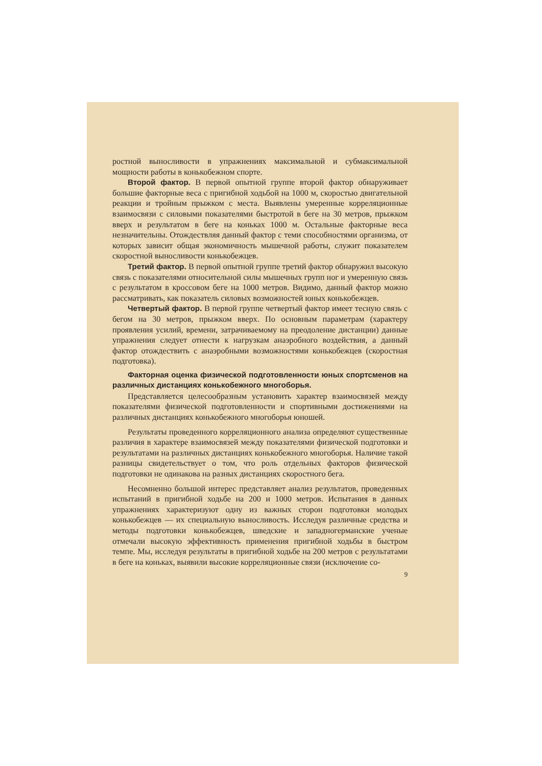ростной выносливости в упражнениях максимальной и субмаксимальной мощности работы в конькобежном спорте.
Второй фактор. В первой опытной группе второй фактор обнаруживает большие факторные веса с пригибной ходьбой на 1000 м, скоростью двигательной реакции и тройным прыжком с места. Выявлены умеренные корреляционные взаимосвязи с силовыми показателями быстротой в беге на 30 метров, прыжком вверх и результатом в беге на коньках 1000 м. Остальные факторные веса незначительны. Отождествляя данный фактор с теми способностями организма, от которых зависит общая экономичность мышечной работы, служит показателем скоростной выносливости конькобежцев.
Третий фактор. В первой опытной группе третий фактор обнаружил высокую связь с показателями относительной силы мышечных групп ног и умеренную связь с результатом в кроссовом беге на 1000 метров. Видимо, данный фактор можно рассматривать, как показатель силовых возможностей юных конькобежцев.
Четвертый фактор. В первой группе четвертый фактор имеет тесную связь с бегом на 30 метров, прыжком вверх. По основным параметрам (характеру проявления усилий, времени, затрачиваемому на преодоление дистанции) данные упражнения следует отнести к нагрузкам анаэробного воздействия, а данный фактор отождествить с анаэробными возможностями конькобежцев (скоростная подготовка).
Факторная оценка физической подготовленности юных спортсменов на различных дистанциях конькобежного многоборья.
Представляется целесообразным установить характер взаимосвязей между показателями физической подготовленности и спортивными достижениями на различных дистанциях конькобежного многоборья юношей.
Результаты проведенного корреляционного анализа определяют существенные различия в характере взаимосвязей между показателями физической подготовки и результатами на различных дистанциях конькобежного многоборья. Наличие такой разницы свидетельствует о том, что роль отдельных факторов физической подготовки не одинакова на разных дистанциях скоростного бега.
Несомненно большой интерес представляет анализ результатов, проведенных испытаний в пригибной ходьбе на 200 и 1000 метров. Испытания в данных упражнениях характеризуют одну из важных сторон подготовки молодых конькобежцев — их специальную выносливость. Исследуя различные средства и методы подготовки конькобежцев, шведские и западногерманские ученые отмечали высокую эффективность применения пригибной ходьбы в быстром темпе. Мы, исследуя результаты в пригибной ходьбе на 200 метров с результатами в беге на коньках, выявили высокие корреляционные связи (исключение со-
9